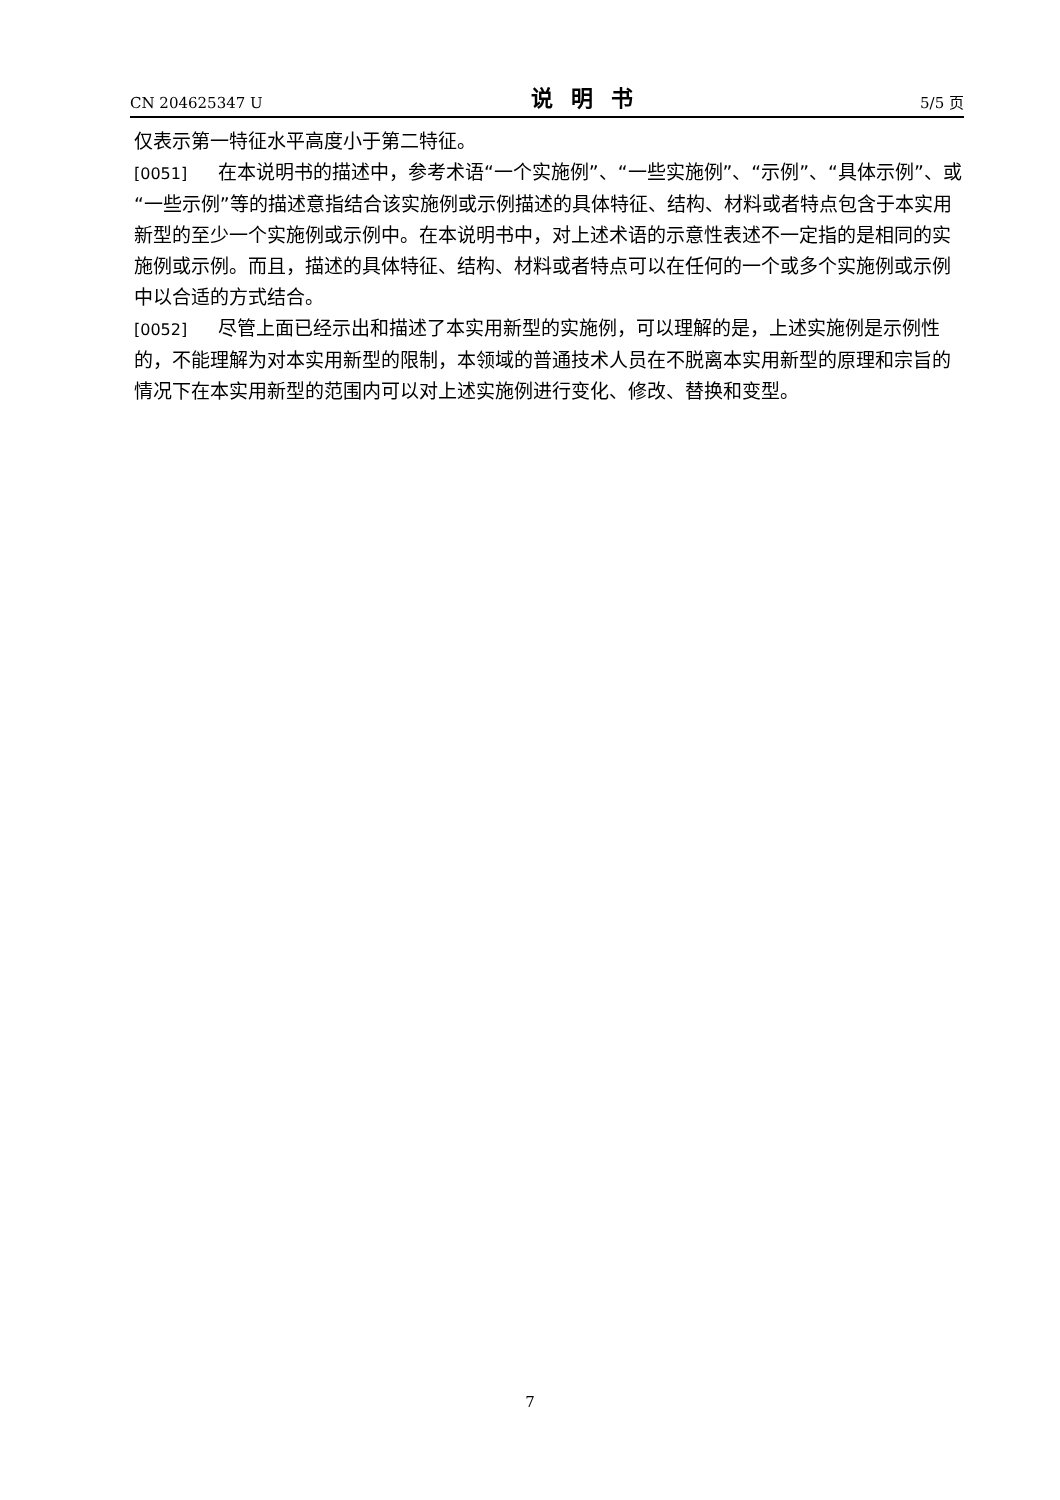CN 204625347 U 说明书 5/5 页
仅表示第一特征水平高度小于第二特征。
[0051] 在本说明书的描述中，参考术语“一个实施例”、“一些实施例”、“示例”、“具体示例”、或“一些示例”等的描述意指结合该实施例或示例描述的具体特征、结构、材料或者特点包含于本实用新型的至少一个实施例或示例中。在本说明书中，对上述术语的示意性表述不一定指的是相同的实施例或示例。而且，描述的具体特征、结构、材料或者特点可以在任何的一个或多个实施例或示例中以合适的方式结合。
[0052] 尽管上面已经示出和描述了本实用新型的实施例，可以理解的是，上述实施例是示例性的，不能理解为对本实用新型的限制，本领域的普通技术人员在不脱离本实用新型的原理和宗旨的情况下在本实用新型的范围内可以对上述实施例进行变化、修改、替换和变型。
7